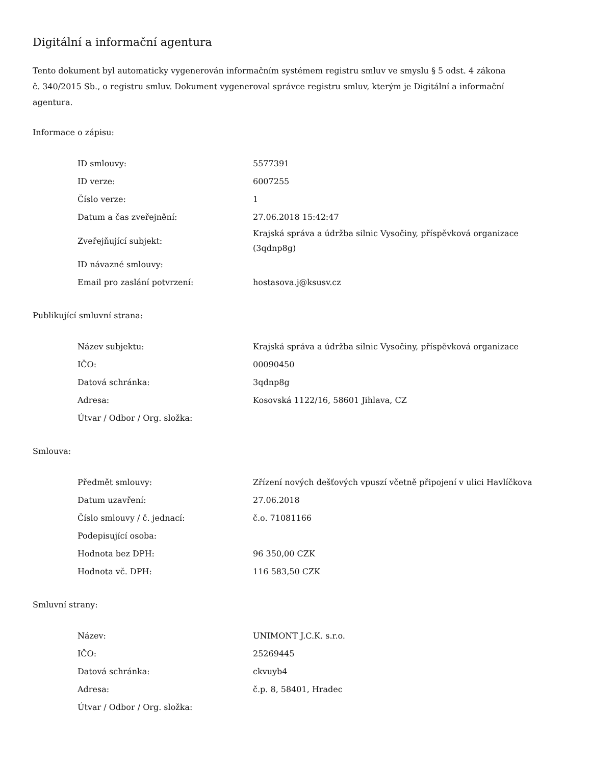Digitální a informační agentura
Tento dokument byl automaticky vygenerován informačním systémem registru smluv ve smyslu § 5 odst. 4 zákona
č. 340/2015 Sb., o registru smluv. Dokument vygeneroval správce registru smluv, kterým je Digitální a informační agentura.
Informace o zápisu:
| ID smlouvy: | 5577391 |
| ID verze: | 6007255 |
| Číslo verze: | 1 |
| Datum a čas zveřejnění: | 27.06.2018 15:42:47 |
| Zveřejňující subjekt: | Krajská správa a údržba silnic Vysočiny, příspěvková organizace (3qdnp8g) |
| ID návazné smlouvy: | |
| Email pro zaslání potvrzení: | hostasova.j@ksusv.cz |
Publikující smluvní strana:
| Název subjektu: | Krajská správa a údržba silnic Vysočiny, příspěvková organizace |
| IČO: | 00090450 |
| Datová schránka: | 3qdnp8g |
| Adresa: | Kosovská 1122/16, 58601 Jihlava, CZ |
| Útvar / Odbor / Org. složka: | |
Smlouva:
| Předmět smlouvy: | Zřízení nových dešťových vpuszí včetně připojení v ulici Havlíčkova |
| Datum uzavření: | 27.06.2018 |
| Číslo smlouvy / č. jednací: | č.o. 71081166 |
| Podepisující osoba: | |
| Hodnota bez DPH: | 96 350,00 CZK |
| Hodnota vč. DPH: | 116 583,50 CZK |
Smluvní strany:
| Název: | UNIMONT J.C.K. s.r.o. |
| IČO: | 25269445 |
| Datová schránka: | ckvuyb4 |
| Adresa: | č.p. 8, 58401, Hradec |
| Útvar / Odbor / Org. složka: | |